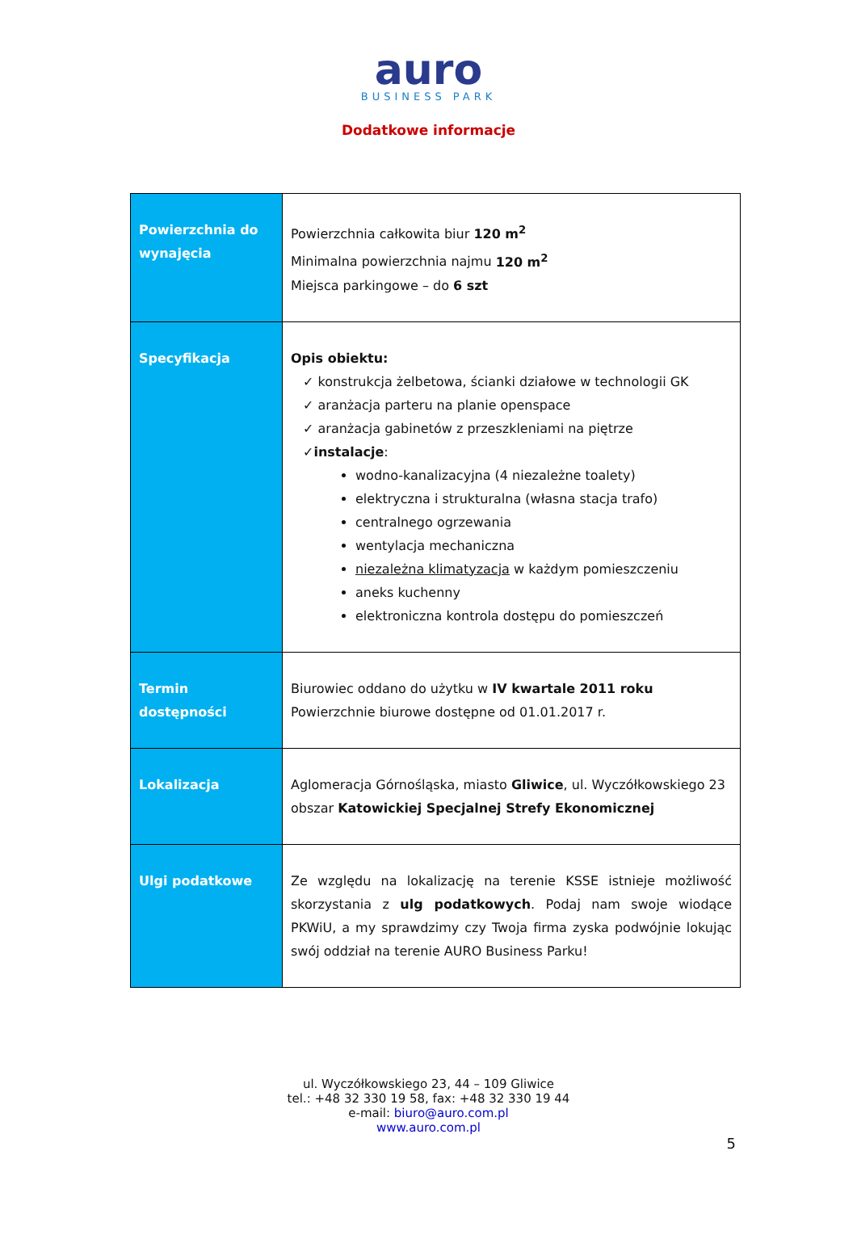auro
BUSINESS PARK
Dodatkowe informacje
| Powierzchnia do wynajęcia | Powierzchnia całkowita biur 120 m<sup>2</sup> Minimalna powierzchnia najmu 120 m<sup>2</sup> Miejsca parkingowe – do 6 szt |
| Specyfikacja | Opis obiektu: ✓ konstrukcja żelbetowa, ścianki działowe w technologii GK ✓ aranżacja parteru na planie openspace ✓ aranżacja gabinetów z przeszkleniami na piętrze ✓ instalacje : wodno-kanalizacyjna (4 niezależne toalety) elektryczna i strukturalna (własna stacja trafo) centralnego ogrzewania wentylacja mechaniczna niezależna klimatyzacja w każdym pomieszczeniu aneks kuchenny elektroniczna kontrola dostępu do pomieszczeń |
| Termin dostępności | Biurowiec oddano do użytku w IV kwartale 2011 roku Powierzchnie biurowe dostępne od 01.01.2017 r. |
| Lokalizacja | Aglomeracja Górnośląska, miasto Gliwice , ul. Wyczółkowskiego 23 obszar Katowickiej Specjalnej Strefy Ekonomicznej |
| Ulgi podatkowe | Ze względu na lokalizację na terenie KSSE istnieje możliwość skorzystania z ulg podatkowych . Podaj nam swoje wiodące PKWiU, a my sprawdzimy czy Twoja firma zyska podwójnie lokując swój oddział na terenie AURO Business Parku! |
ul. Wyczółkowskiego 23, 44 – 109 Gliwice
tel.: +48 32 330 19 58, fax: +48 32 330 19 44
e-mail: biuro@auro.com.pl
www.auro.com.pl
5